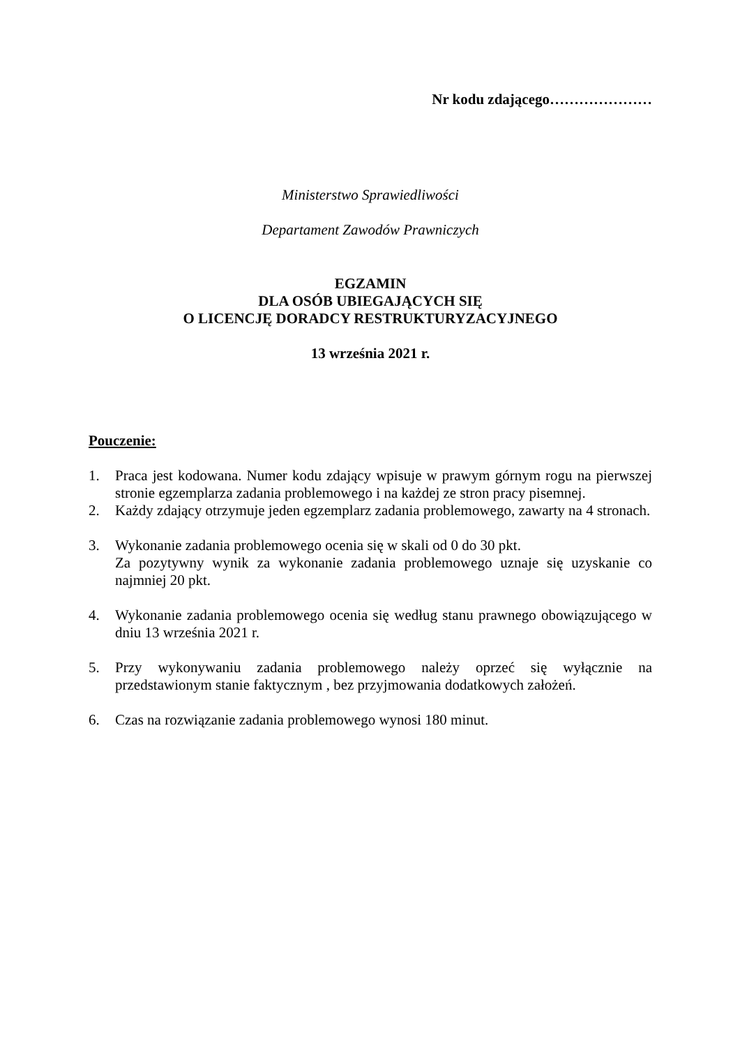Nr kodu zdającego…………………
Ministerstwo Sprawiedliwości
Departament Zawodów Prawniczych
EGZAMIN
DLA OSÓB UBIEGAJĄCYCH SIĘ
O LICENCJĘ DORADCY RESTRUKTURYZACYJNEGO
13 września 2021 r.
Pouczenie:
1. Praca jest kodowana. Numer kodu zdający wpisuje w prawym górnym rogu na pierwszej stronie egzemplarza zadania problemowego i na każdej ze stron pracy pisemnej.
2. Każdy zdający otrzymuje jeden egzemplarz zadania problemowego, zawarty na 4 stronach.
3. Wykonanie zadania problemowego ocenia się w skali od 0 do 30 pkt.
Za pozytywny wynik za wykonanie zadania problemowego uznaje się uzyskanie co najmniej 20 pkt.
4. Wykonanie zadania problemowego ocenia się według stanu prawnego obowiązującego w dniu 13 września 2021 r.
5. Przy wykonywaniu zadania problemowego należy oprzeć się wyłącznie na przedstawionym stanie faktycznym , bez przyjmowania dodatkowych założeń.
6. Czas na rozwiązanie zadania problemowego wynosi 180 minut.